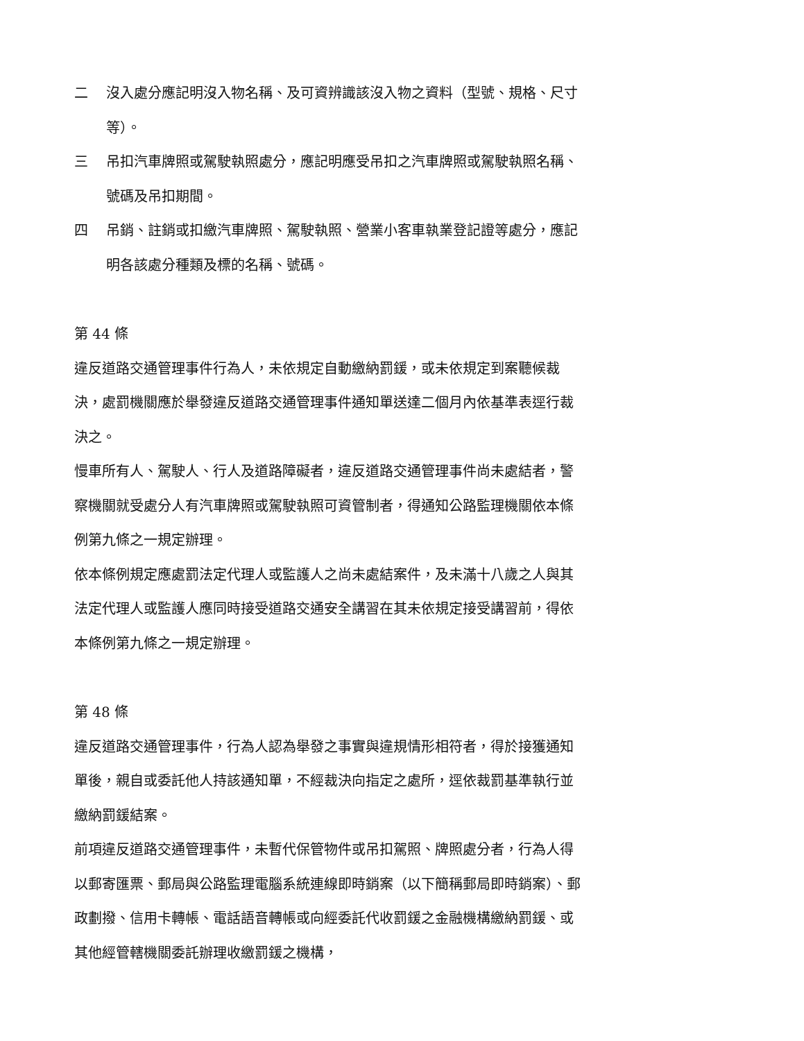二 沒入處分應記明沒入物名稱、及可資辨識該沒入物之資料（型號、規格、尺寸等）。
三 吊扣汽車牌照或駕駛執照處分，應記明應受吊扣之汽車牌照或駕駛執照名稱、號碼及吊扣期間。
四 吊銷、註銷或扣繳汽車牌照、駕駛執照、營業小客車執業登記證等處分，應記明各該處分種類及標的名稱、號碼。
第 44 條
違反道路交通管理事件行為人，未依規定自動繳納罰鍰，或未依規定到案聽候裁決，處罰機關應於舉發違反道路交通管理事件通知單送達二個月內依基準表逕行裁決之。
慢車所有人、駕駛人、行人及道路障礙者，違反道路交通管理事件尚未處結者，警察機關就受處分人有汽車牌照或駕駛執照可資管制者，得通知公路監理機關依本條例第九條之一規定辦理。
依本條例規定應處罰法定代理人或監護人之尚未處結案件，及未滿十八歲之人與其法定代理人或監護人應同時接受道路交通安全講習在其未依規定接受講習前，得依本條例第九條之一規定辦理。
第 48 條
違反道路交通管理事件，行為人認為舉發之事實與違規情形相符者，得於接獲通知單後，親自或委託他人持該通知單，不經裁決向指定之處所，逕依裁罰基準執行並繳納罰鍰結案。
前項違反道路交通管理事件，未暫代保管物件或吊扣駕照、牌照處分者，行為人得以郵寄匯票、郵局與公路監理電腦系統連線即時銷案（以下簡稱郵局即時銷案）、郵政劃撥、信用卡轉帳、電話語音轉帳或向經委託代收罰鍰之金融機構繳納罰鍰、或其他經管轄機關委託辦理收繳罰鍰之機構，